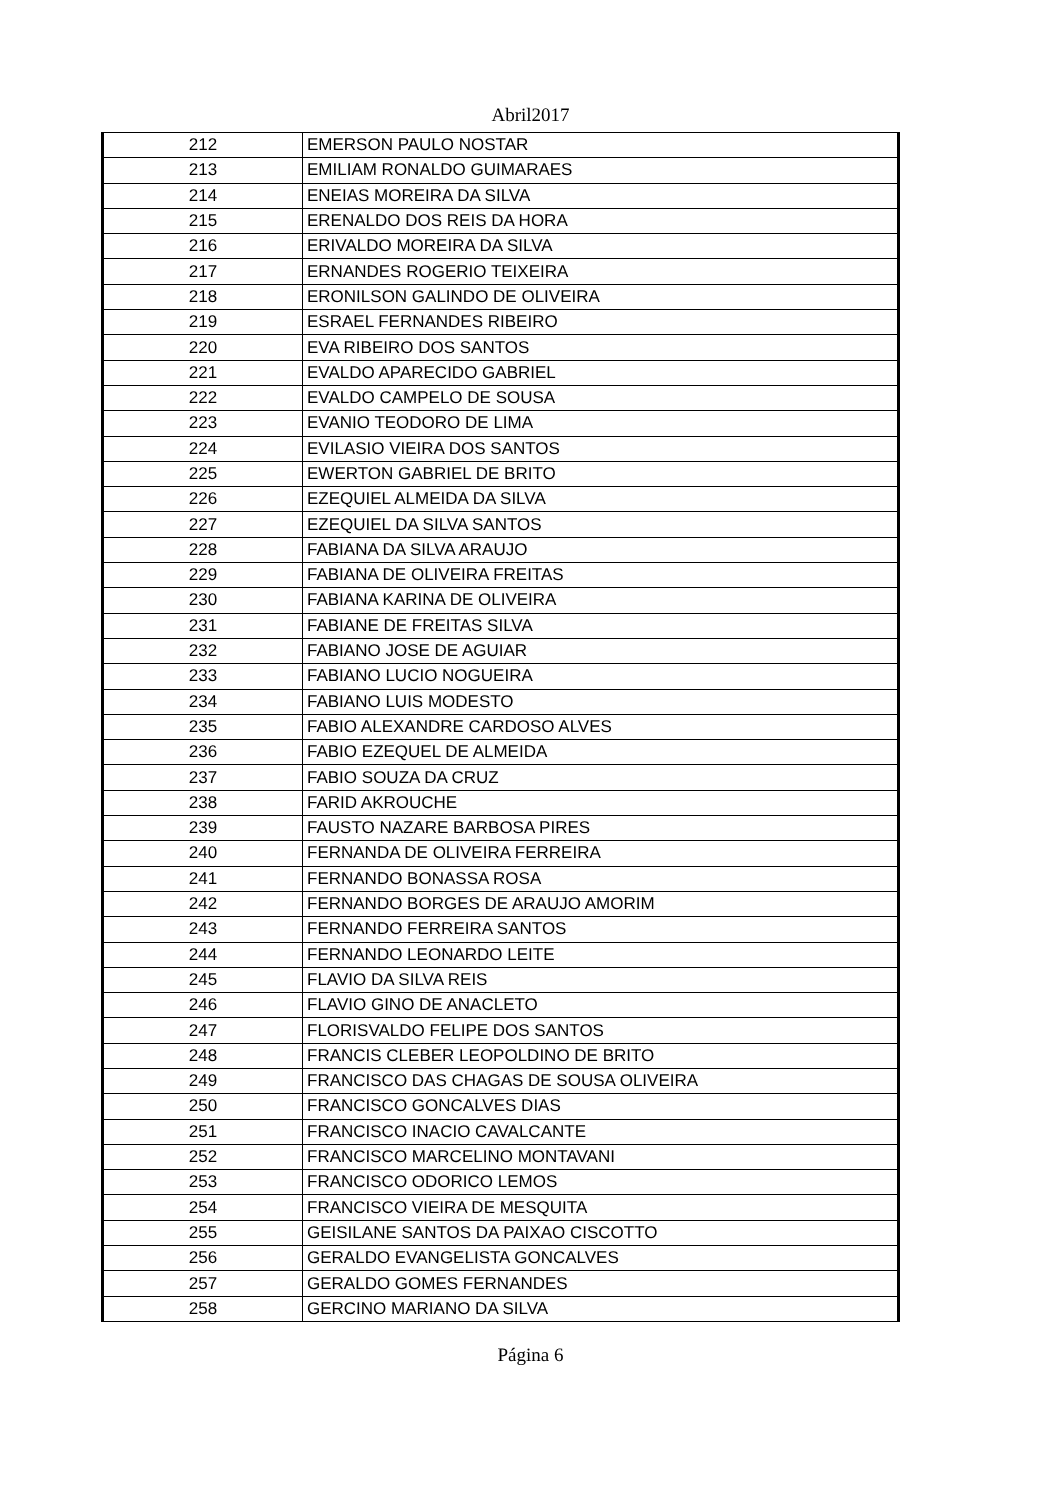Abril2017
| 212 | EMERSON PAULO NOSTAR |
| 213 | EMILIAM RONALDO GUIMARAES |
| 214 | ENEIAS MOREIRA DA SILVA |
| 215 | ERENALDO DOS REIS DA HORA |
| 216 | ERIVALDO MOREIRA DA SILVA |
| 217 | ERNANDES ROGERIO TEIXEIRA |
| 218 | ERONILSON GALINDO DE OLIVEIRA |
| 219 | ESRAEL FERNANDES RIBEIRO |
| 220 | EVA RIBEIRO DOS SANTOS |
| 221 | EVALDO APARECIDO GABRIEL |
| 222 | EVALDO CAMPELO DE SOUSA |
| 223 | EVANIO TEODORO DE LIMA |
| 224 | EVILASIO VIEIRA DOS SANTOS |
| 225 | EWERTON GABRIEL DE BRITO |
| 226 | EZEQUIEL ALMEIDA DA SILVA |
| 227 | EZEQUIEL DA SILVA SANTOS |
| 228 | FABIANA DA SILVA ARAUJO |
| 229 | FABIANA DE OLIVEIRA FREITAS |
| 230 | FABIANA KARINA DE OLIVEIRA |
| 231 | FABIANE DE FREITAS SILVA |
| 232 | FABIANO JOSE DE AGUIAR |
| 233 | FABIANO LUCIO NOGUEIRA |
| 234 | FABIANO LUIS MODESTO |
| 235 | FABIO ALEXANDRE CARDOSO ALVES |
| 236 | FABIO EZEQUEL DE ALMEIDA |
| 237 | FABIO SOUZA DA CRUZ |
| 238 | FARID AKROUCHE |
| 239 | FAUSTO NAZARE BARBOSA PIRES |
| 240 | FERNANDA DE OLIVEIRA FERREIRA |
| 241 | FERNANDO BONASSA ROSA |
| 242 | FERNANDO BORGES DE ARAUJO AMORIM |
| 243 | FERNANDO FERREIRA SANTOS |
| 244 | FERNANDO LEONARDO LEITE |
| 245 | FLAVIO DA SILVA REIS |
| 246 | FLAVIO GINO DE ANACLETO |
| 247 | FLORISVALDO FELIPE DOS SANTOS |
| 248 | FRANCIS CLEBER LEOPOLDINO DE BRITO |
| 249 | FRANCISCO DAS CHAGAS DE SOUSA OLIVEIRA |
| 250 | FRANCISCO GONCALVES DIAS |
| 251 | FRANCISCO INACIO CAVALCANTE |
| 252 | FRANCISCO MARCELINO MONTAVANI |
| 253 | FRANCISCO ODORICO LEMOS |
| 254 | FRANCISCO VIEIRA DE MESQUITA |
| 255 | GEISILANE SANTOS DA PAIXAO CISCOTTO |
| 256 | GERALDO EVANGELISTA GONCALVES |
| 257 | GERALDO GOMES FERNANDES |
| 258 | GERCINO MARIANO DA SILVA |
Página 6